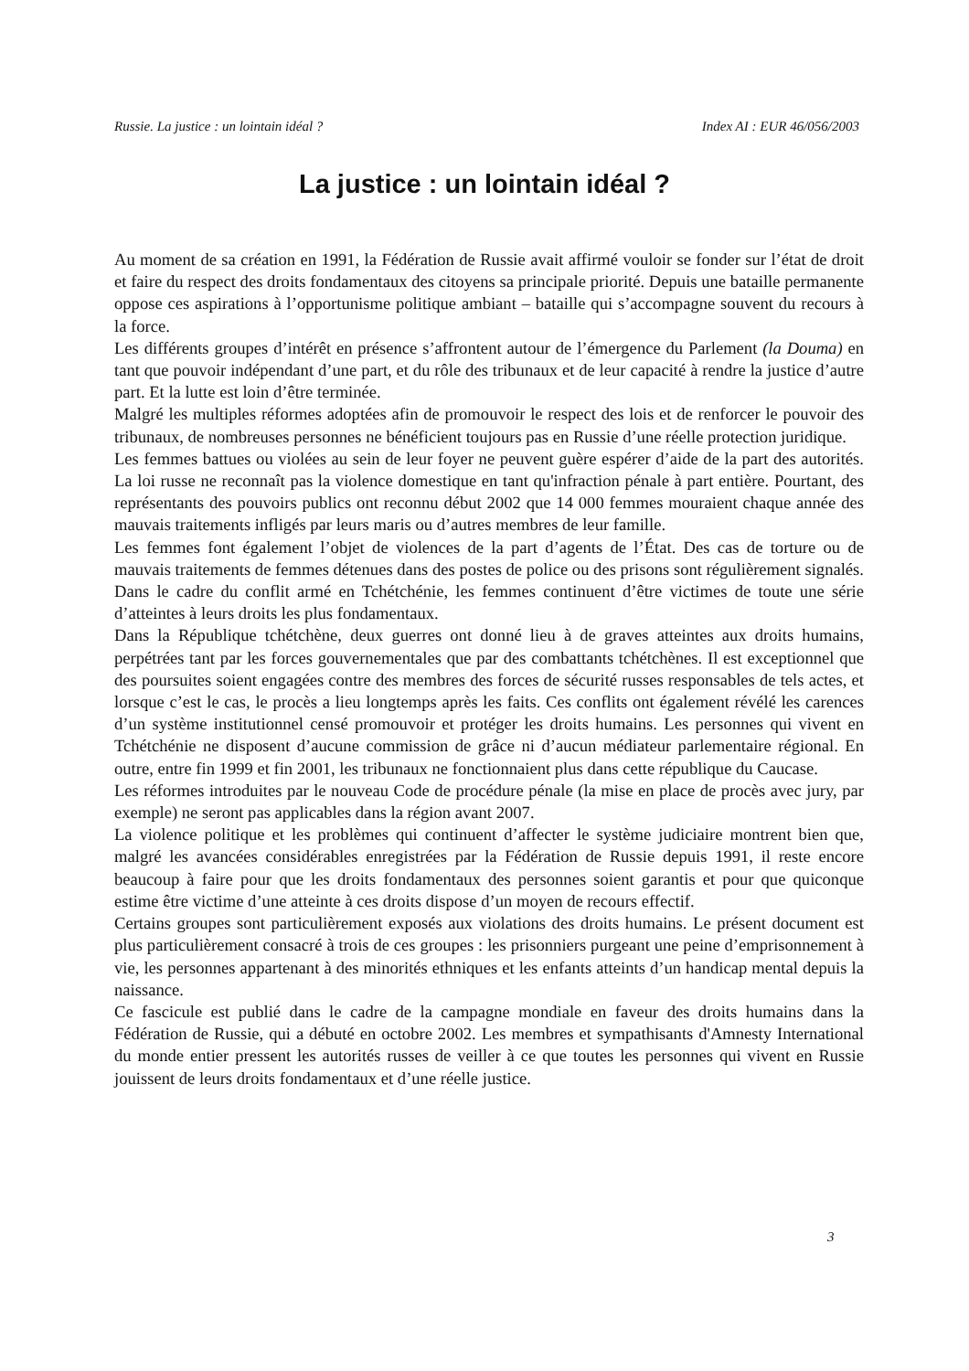Russie. La justice : un lointain idéal ? Index AI : EUR 46/056/2003
La justice : un lointain idéal ?
Au moment de sa création en 1991, la Fédération de Russie avait affirmé vouloir se fonder sur l’état de droit et faire du respect des droits fondamentaux des citoyens sa principale priorité. Depuis une bataille permanente oppose ces aspirations à l’opportunisme politique ambiant – bataille qui s’accompagne souvent du recours à la force.
Les différents groupes d’intérêt en présence s’affrontent autour de l’émergence du Parlement (la Douma) en tant que pouvoir indépendant d’une part, et du rôle des tribunaux et de leur capacité à rendre la justice d’autre part. Et la lutte est loin d’être terminée.
Malgré les multiples réformes adoptées afin de promouvoir le respect des lois et de renforcer le pouvoir des tribunaux, de nombreuses personnes ne bénéficient toujours pas en Russie d’une réelle protection juridique.
Les femmes battues ou violées au sein de leur foyer ne peuvent guère espérer d’aide de la part des autorités. La loi russe ne reconnaît pas la violence domestique en tant qu'infraction pénale à part entière. Pourtant, des représentants des pouvoirs publics ont reconnu début 2002 que 14 000 femmes mouraient chaque année des mauvais traitements infligés par leurs maris ou d’autres membres de leur famille.
Les femmes font également l’objet de violences de la part d’agents de l’État. Des cas de torture ou de mauvais traitements de femmes détenues dans des postes de police ou des prisons sont régulièrement signalés. Dans le cadre du conflit armé en Tchétchénie, les femmes continuent d’être victimes de toute une série d’atteintes à leurs droits les plus fondamentaux.
Dans la République tchétchène, deux guerres ont donné lieu à de graves atteintes aux droits humains, perpétrées tant par les forces gouvernementales que par des combattants tchétchènes. Il est exceptionnel que des poursuites soient engagées contre des membres des forces de sécurité russes responsables de tels actes, et lorsque c’est le cas, le procès a lieu longtemps après les faits. Ces conflits ont également révélé les carences d’un système institutionnel censé promouvoir et protéger les droits humains. Les personnes qui vivent en Tchétchénie ne disposent d’aucune commission de grâce ni d’aucun médiateur parlementaire régional. En outre, entre fin 1999 et fin 2001, les tribunaux ne fonctionnaient plus dans cette république du Caucase.
Les réformes introduites par le nouveau Code de procédure pénale (la mise en place de procès avec jury, par exemple) ne seront pas applicables dans la région avant 2007.
La violence politique et les problèmes qui continuent d’affecter le système judiciaire montrent bien que, malgré les avancées considérables enregistrées par la Fédération de Russie depuis 1991, il reste encore beaucoup à faire pour que les droits fondamentaux des personnes soient garantis et pour que quiconque estime être victime d’une atteinte à ces droits dispose d’un moyen de recours effectif.
Certains groupes sont particulièrement exposés aux violations des droits humains. Le présent document est plus particulièrement consacré à trois de ces groupes : les prisonniers purgeant une peine d’emprisonnement à vie, les personnes appartenant à des minorités ethniques et les enfants atteints d’un handicap mental depuis la naissance.
Ce fascicule est publié dans le cadre de la campagne mondiale en faveur des droits humains dans la Fédération de Russie, qui a débuté en octobre 2002. Les membres et sympathisants d'Amnesty International du monde entier pressent les autorités russes de veiller à ce que toutes les personnes qui vivent en Russie jouissent de leurs droits fondamentaux et d’une réelle justice.
3